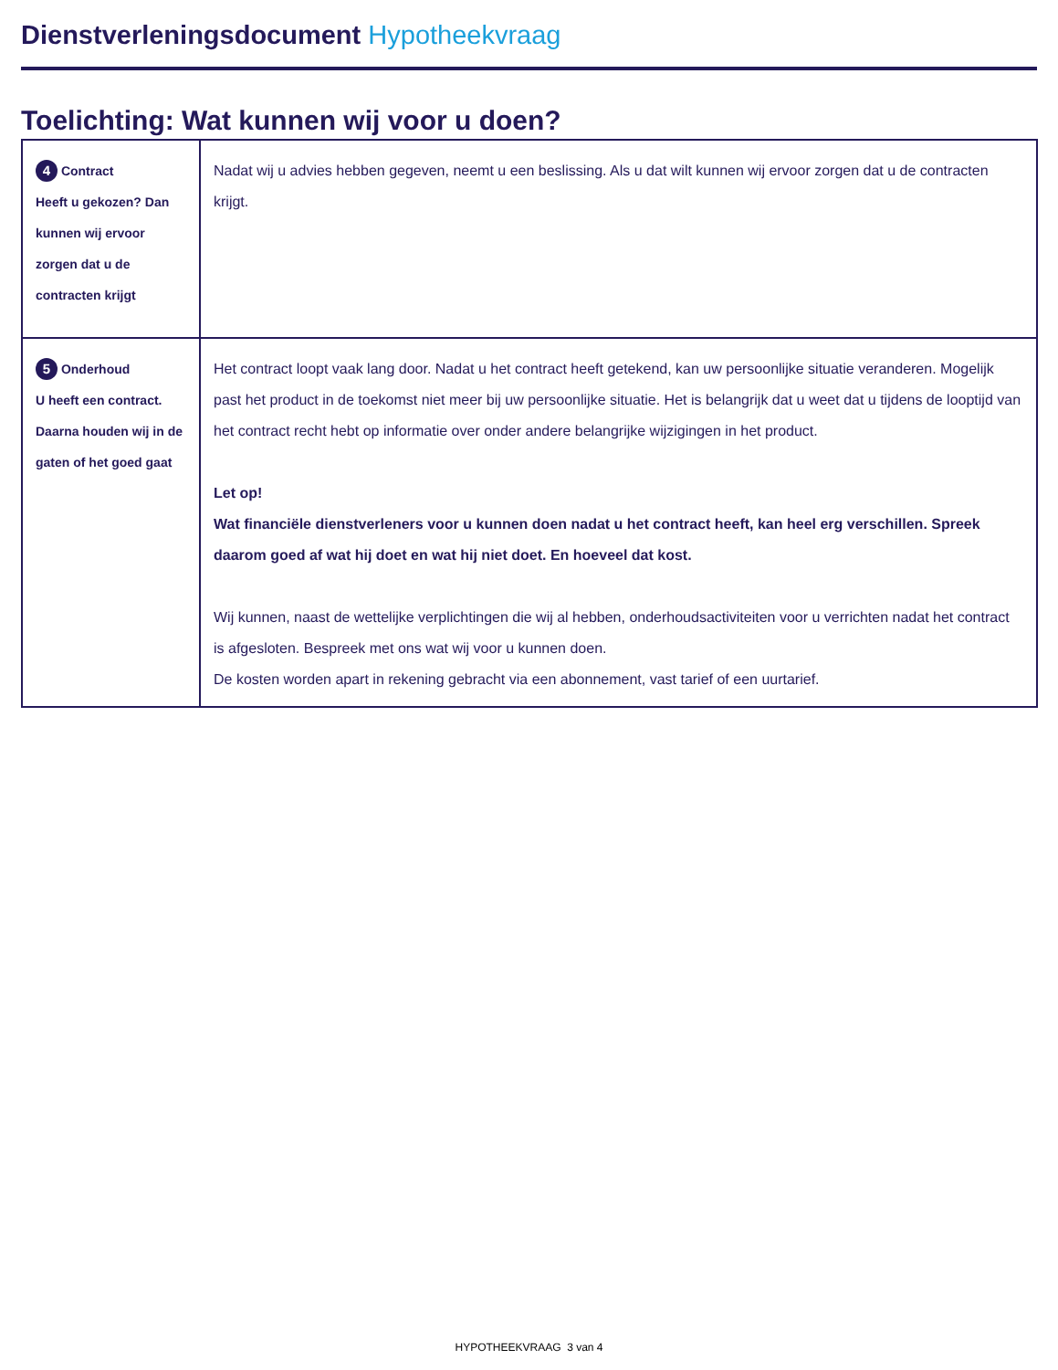Dienstverleningsdocument Hypotheekvraag
Toelichting: Wat kunnen wij voor u doen?
| 4 Contract Heeft u gekozen? Dan kunnen wij ervoor zorgen dat u de contracten krijgt | Nadat wij u advies hebben gegeven, neemt u een beslissing. Als u dat wilt kunnen wij ervoor zorgen dat u de contracten krijgt. |
| 5 Onderhoud U heeft een contract. Daarna houden wij in de gaten of het goed gaat | Het contract loopt vaak lang door. Nadat u het contract heeft getekend, kan uw persoonlijke situatie veranderen. Mogelijk past het product in de toekomst niet meer bij uw persoonlijke situatie. Het is belangrijk dat u weet dat u tijdens de looptijd van het contract recht hebt op informatie over onder andere belangrijke wijzigingen in het product. Let op! Wat financiële dienstverleners voor u kunnen doen nadat u het contract heeft, kan heel erg verschillen. Spreek daarom goed af wat hij doet en wat hij niet doet. En hoeveel dat kost. Wij kunnen, naast de wettelijke verplichtingen die wij al hebben, onderhoudsactiviteiten voor u verrichten nadat het contract is afgesloten. Bespreek met ons wat wij voor u kunnen doen. De kosten worden apart in rekening gebracht via een abonnement, vast tarief of een uurtarief. |
HYPOTHEEKVRAAG 3 van 4